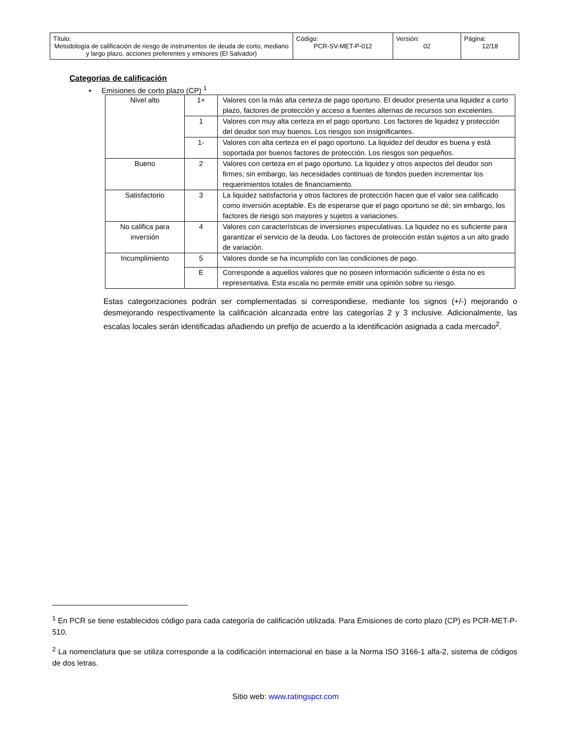| Título: Metodología de calificación de riesgo de instrumentos de deuda de corto, mediano y largo plazo, acciones preferentes y emisores (El Salvador) | Código: PCR-SV-MET-P-012 | Versión: 02 | Página: 12/18 |
Categorías de calificación
• Emisiones de corto plazo (CP) <sup>1</sup>
| Nivel alto | 1+ | Valores con la más alta certeza de pago oportuno. El deudor presenta una liquidez a corto plazo, factores de protección y acceso a fuentes alternas de recursos son excelentes. |
| | 1 | Valores con muy alta certeza en el pago oportuno. Los factores de liquidez y protección del deudor son muy buenos. Los riesgos son insignificantes. |
| | 1- | Valores con alta certeza en el pago oportuno. La liquidez del deudor es buena y está soportada por buenos factores de protección. Los riesgos son pequeños. |
| Bueno | 2 | Valores con certeza en el pago oportuno. La liquidez y otros aspectos del deudor son firmes; sin embargo, las necesidades continuas de fondos pueden incrementar los requerimientos totales de financiamiento. |
| Satisfactorio | 3 | La liquidez satisfactoria y otros factores de protección hacen que el valor sea calificado como inversión aceptable. Es de esperarse que el pago oportuno se dé; sin embargo, los factores de riesgo son mayores y sujetos a variaciones. |
| No califica para inversión | 4 | Valores con características de inversiones especulativas. La liquidez no es suficiente para garantizar el servicio de la deuda. Los factores de protección están sujetos a un alto grado de variación. |
| Incumplimiento | 5 | Valores donde se ha incumplido con las condiciones de pago. |
| | E | Corresponde a aquellos valores que no poseen información suficiente o ésta no es representativa. Esta escala no permite emitir una opinión sobre su riesgo. |
Estas categorizaciones podrán ser complementadas si correspondiese, mediante los signos (+/-) mejorando o desmejorando respectivamente la calificación alcanzada entre las categorías 2 y 3 inclusive. Adicionalmente, las escalas locales serán identificadas añadiendo un prefijo de acuerdo a la identificación asignada a cada mercado<sup>2</sup>.
<sup>1</sup> En PCR se tiene establecidos código para cada categoría de calificación utilizada. Para Emisiones de corto plazo (CP) es PCR-MET-P-510.
<sup>2</sup> La nomenclatura que se utiliza corresponde a la codificación internacional en base a la Norma ISO 3166-1 alfa-2, sistema de códigos de dos letras.
Sitio web: www.ratingspcr.com